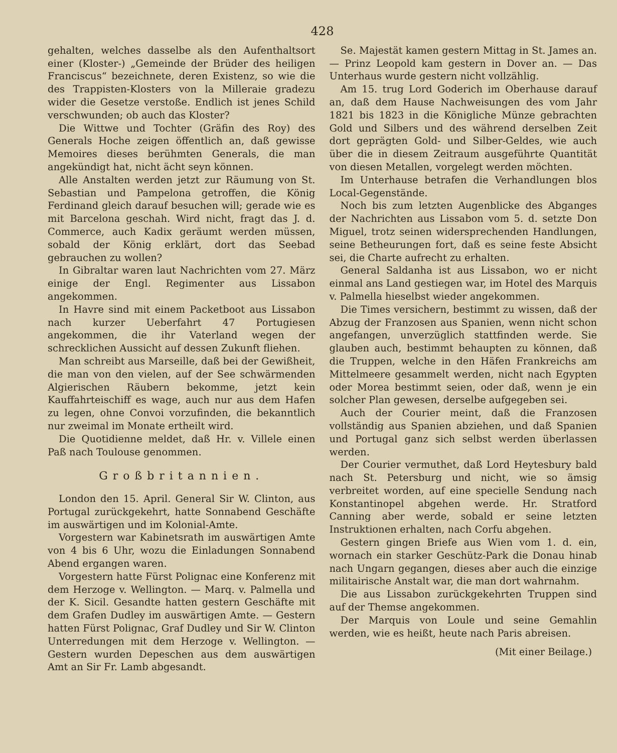428
gehalten, welches dasselbe als den Aufenthaltsort einer (Kloster-) „Gemeinde der Brüder des heiligen Franciscus“ bezeichnete, deren Existenz, so wie die des Trappisten-Klosters von la Milleraie gradezu wider die Gesetze verstoße. Endlich ist jenes Schild verschwunden; ob auch das Kloster?
Die Wittwe und Tochter (Gräfin des Roy) des Generals Hoche zeigen öffentlich an, daß gewisse Memoires dieses berühmten Generals, die man angekündigt hat, nicht ächt seyn können.
Alle Anstalten werden jetzt zur Räumung von St. Sebastian und Pampelona getroffen, die König Ferdinand gleich darauf besuchen will; gerade wie es mit Barcelona geschah. Wird nicht, fragt das J. d. Commerce, auch Kadix geräumt werden müssen, sobald der König erklärt, dort das Seebad gebrauchen zu wollen?
In Gibraltar waren laut Nachrichten vom 27. März einige der Engl. Regimenter aus Lissabon angekommen.
In Havre sind mit einem Packetboot aus Lissabon nach kurzer Ueberfahrt 47 Portugiesen angekommen, die ihr Vaterland wegen der schrecklichen Aussicht auf dessen Zukunft fliehen.
Man schreibt aus Marseille, daß bei der Gewißheit, die man von den vielen, auf der See schwärmenden Algierischen Räubern bekomme, jetzt kein Kauffahrteischiff es wage, auch nur aus dem Hafen zu legen, ohne Convoi vorzufinden, die bekanntlich nur zweimal im Monate ertheilt wird.
Die Quotidienne meldet, daß Hr. v. Villele einen Paß nach Toulouse genommen.
Großbritannien.
London den 15. April. General Sir W. Clinton, aus Portugal zurückgekehrt, hatte Sonnabend Geschäfte im auswärtigen und im Kolonial-Amte.
Vorgestern war Kabinetsrath im auswärtigen Amte von 4 bis 6 Uhr, wozu die Einladungen Sonnabend Abend ergangen waren.
Vorgestern hatte Fürst Polignac eine Konferenz mit dem Herzoge v. Wellington. — Marq. v. Palmella und der K. Sicil. Gesandte hatten gestern Geschäfte mit dem Grafen Dudley im auswärtigen Amte. — Gestern hatten Fürst Polignac, Graf Dudley und Sir W. Clinton Unterredungen mit dem Herzoge v. Wellington. — Gestern wurden Depeschen aus dem auswärtigen Amt an Sir Fr. Lamb abgesandt.
Se. Majestät kamen gestern Mittag in St. James an. — Prinz Leopold kam gestern in Dover an. — Das Unterhaus wurde gestern nicht vollzählig.
Am 15. trug Lord Goderich im Oberhause darauf an, daß dem Hause Nachweisungen des vom Jahr 1821 bis 1823 in die Königliche Münze gebrachten Gold und Silbers und des während derselben Zeit dort geprägten Gold- und Silber-Geldes, wie auch über die in diesem Zeitraum ausgeführte Quantität von diesen Metallen, vorgelegt werden möchten.
Im Unterhause betrafen die Verhandlungen blos Local-Gegenstände.
Noch bis zum letzten Augenblicke des Abganges der Nachrichten aus Lissabon vom 5. d. setzte Don Miguel, trotz seinen widersprechenden Handlungen, seine Betheurungen fort, daß es seine feste Absicht sei, die Charte aufrecht zu erhalten.
General Saldanha ist aus Lissabon, wo er nicht einmal ans Land gestiegen war, im Hotel des Marquis v. Palmella hieselbst wieder angekommen.
Die Times versichern, bestimmt zu wissen, daß der Abzug der Franzosen aus Spanien, wenn nicht schon angefangen, unverzüglich stattfinden werde. Sie glauben auch, bestimmt behaupten zu können, daß die Truppen, welche in den Häfen Frankreichs am Mittelmeere gesammelt werden, nicht nach Egypten oder Morea bestimmt seien, oder daß, wenn je ein solcher Plan gewesen, derselbe aufgegeben sei.
Auch der Courier meint, daß die Franzosen vollständig aus Spanien abziehen, und daß Spanien und Portugal ganz sich selbst werden überlassen werden.
Der Courier vermuthet, daß Lord Heytesbury bald nach St. Petersburg und nicht, wie so ämsig verbreitet worden, auf eine specielle Sendung nach Konstantinopel abgehen werde. Hr. Stratford Canning aber werde, sobald er seine letzten Instruktionen erhalten, nach Corfu abgehen.
Gestern gingen Briefe aus Wien vom 1. d. ein, wornach ein starker Geschütz-Park die Donau hinab nach Ungarn gegangen, dieses aber auch die einzige militairische Anstalt war, die man dort wahrnahm.
Die aus Lissabon zurückgekehrten Truppen sind auf der Themse angekommen.
Der Marquis von Loule und seine Gemahlin werden, wie es heißt, heute nach Paris abreisen.
(Mit einer Beilage.)